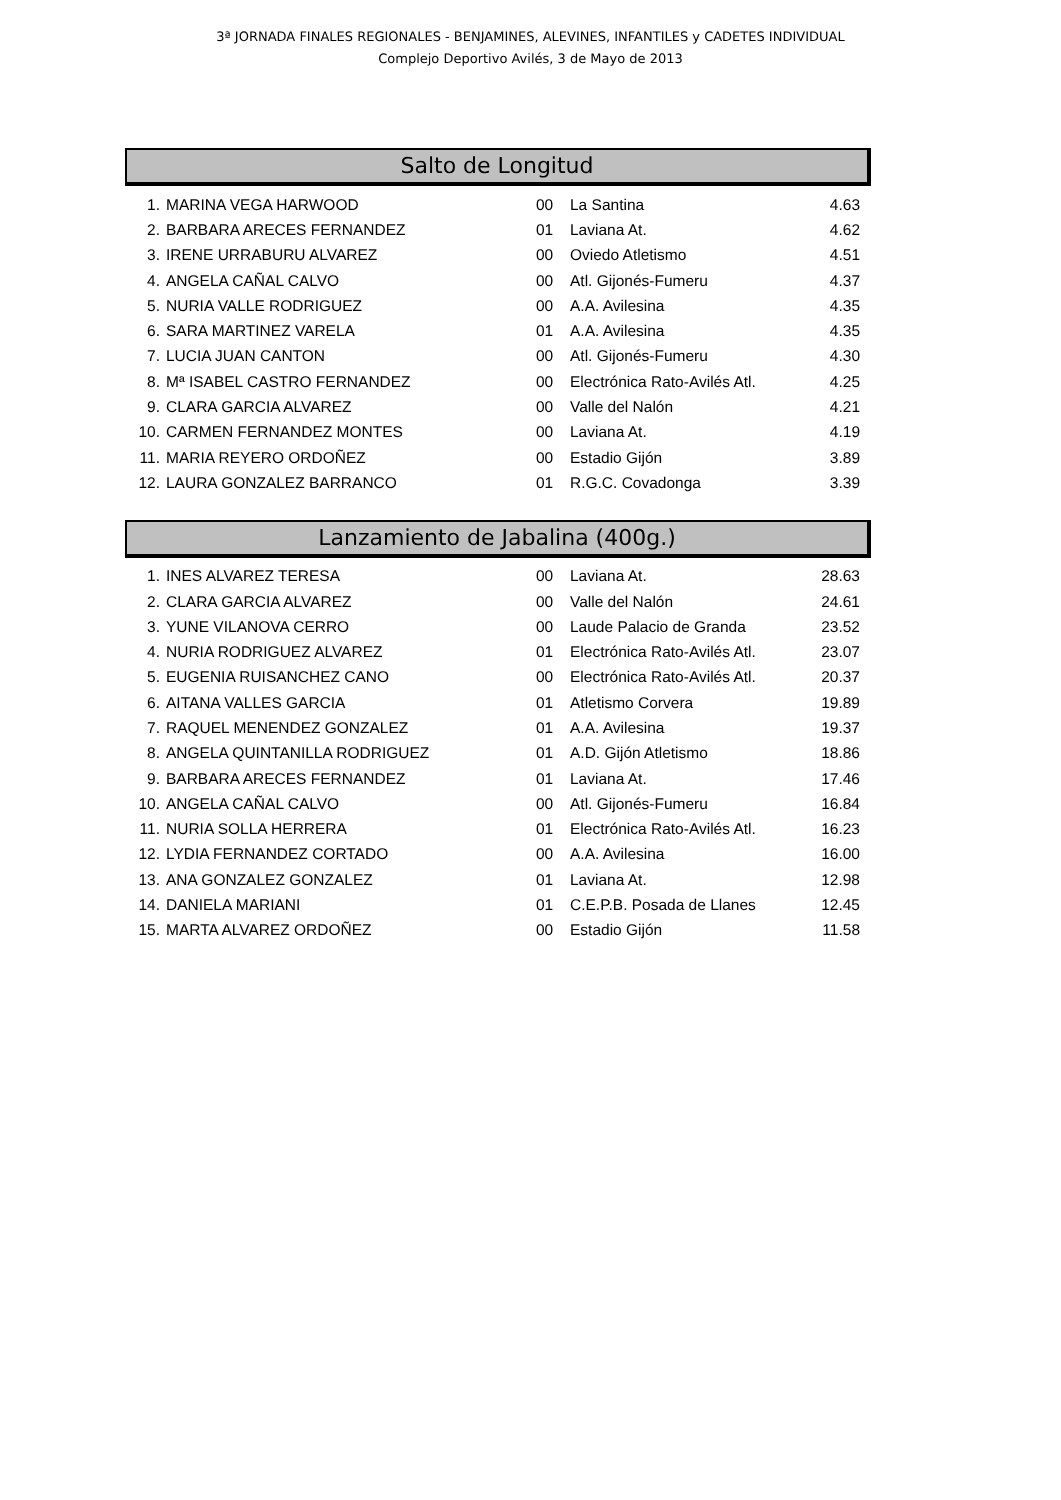3ª JORNADA FINALES REGIONALES - BENJAMINES, ALEVINES, INFANTILES y CADETES INDIVIDUAL
Complejo Deportivo Avilés, 3 de Mayo de 2013
Salto de Longitud
| 1. | MARINA VEGA HARWOOD | 00 | La Santina | 4.63 |
| 2. | BARBARA ARECES FERNANDEZ | 01 | Laviana At. | 4.62 |
| 3. | IRENE URRABURU ALVAREZ | 00 | Oviedo Atletismo | 4.51 |
| 4. | ANGELA CAÑAL CALVO | 00 | Atl. Gijonés-Fumeru | 4.37 |
| 5. | NURIA VALLE RODRIGUEZ | 00 | A.A. Avilesina | 4.35 |
| 6. | SARA MARTINEZ VARELA | 01 | A.A. Avilesina | 4.35 |
| 7. | LUCIA JUAN CANTON | 00 | Atl. Gijonés-Fumeru | 4.30 |
| 8. | Mª ISABEL CASTRO FERNANDEZ | 00 | Electrónica Rato-Avilés Atl. | 4.25 |
| 9. | CLARA GARCIA ALVAREZ | 00 | Valle del Nalón | 4.21 |
| 10. | CARMEN FERNANDEZ MONTES | 00 | Laviana At. | 4.19 |
| 11. | MARIA REYERO ORDOÑEZ | 00 | Estadio Gijón | 3.89 |
| 12. | LAURA GONZALEZ BARRANCO | 01 | R.G.C. Covadonga | 3.39 |
Lanzamiento de Jabalina (400g.)
| 1. | INES ALVAREZ TERESA | 00 | Laviana At. | 28.63 |
| 2. | CLARA GARCIA ALVAREZ | 00 | Valle del Nalón | 24.61 |
| 3. | YUNE VILANOVA CERRO | 00 | Laude Palacio de Granda | 23.52 |
| 4. | NURIA RODRIGUEZ ALVAREZ | 01 | Electrónica Rato-Avilés Atl. | 23.07 |
| 5. | EUGENIA RUISANCHEZ CANO | 00 | Electrónica Rato-Avilés Atl. | 20.37 |
| 6. | AITANA VALLES GARCIA | 01 | Atletismo Corvera | 19.89 |
| 7. | RAQUEL MENENDEZ GONZALEZ | 01 | A.A. Avilesina | 19.37 |
| 8. | ANGELA QUINTANILLA RODRIGUEZ | 01 | A.D. Gijón Atletismo | 18.86 |
| 9. | BARBARA ARECES FERNANDEZ | 01 | Laviana At. | 17.46 |
| 10. | ANGELA CAÑAL CALVO | 00 | Atl. Gijonés-Fumeru | 16.84 |
| 11. | NURIA SOLLA HERRERA | 01 | Electrónica Rato-Avilés Atl. | 16.23 |
| 12. | LYDIA FERNANDEZ CORTADO | 00 | A.A. Avilesina | 16.00 |
| 13. | ANA GONZALEZ GONZALEZ | 01 | Laviana At. | 12.98 |
| 14. | DANIELA MARIANI | 01 | C.E.P.B. Posada de Llanes | 12.45 |
| 15. | MARTA ALVAREZ ORDOÑEZ | 00 | Estadio Gijón | 11.58 |